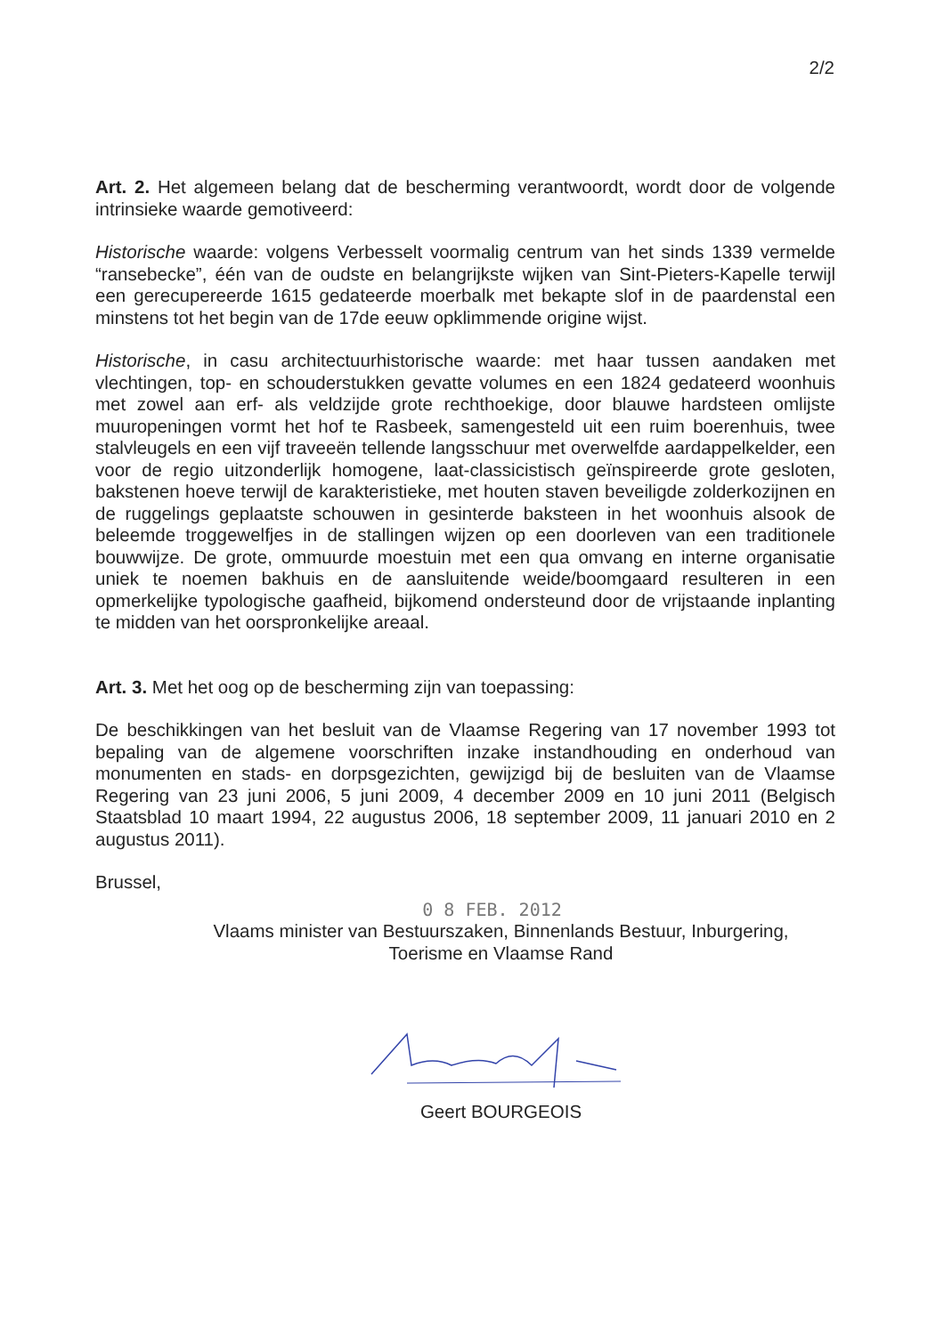2/2
Art. 2. Het algemeen belang dat de bescherming verantwoordt, wordt door de volgende intrinsieke waarde gemotiveerd:
Historische waarde: volgens Verbesselt voormalig centrum van het sinds 1339 vermelde “ransebecke”, één van de oudste en belangrijkste wijken van Sint-Pieters-Kapelle terwijl een gerecupereerde 1615 gedateerde moerbalk met bekapte slof in de paardenstal een minstens tot het begin van de 17de eeuw opklimmende origine wijst.
Historische, in casu architectuurhistorische waarde: met haar tussen aandaken met vlechtingen, top- en schouderstukken gevatte volumes en een 1824 gedateerd woonhuis met zowel aan erf- als veldzijde grote rechthoekige, door blauwe hardsteen omlijste muuropeningen vormt het hof te Rasbeek, samengesteld uit een ruim boerenhuis, twee stalvleugels en een vijf traveeën tellende langsschuur met overwelfde aardappelkelder, een voor de regio uitzonderlijk homogene, laat-classicistisch geïnspireerde grote gesloten, bakstenen hoeve terwijl de karakteristieke, met houten staven beveiligde zolderkozijnen en de ruggelings geplaatste schouwen in gesinterde baksteen in het woonhuis alsook de beleemde troggewelfjes in de stallingen wijzen op een doorleven van een traditionele bouwwijze. De grote, ommuurde moestuin met een qua omvang en interne organisatie uniek te noemen bakhuis en de aansluitende weide/boomgaard resulteren in een opmerkelijke typologische gaafheid, bijkomend ondersteund door de vrijstaande inplanting te midden van het oorspronkelijke areaal.
Art. 3. Met het oog op de bescherming zijn van toepassing:
De beschikkingen van het besluit van de Vlaamse Regering van 17 november 1993 tot bepaling van de algemene voorschriften inzake instandhouding en onderhoud van monumenten en stads- en dorpsgezichten, gewijzigd bij de besluiten van de Vlaamse Regering van 23 juni 2006, 5 juni 2009, 4 december 2009 en 10 juni 2011 (Belgisch Staatsblad 10 maart 1994, 22 augustus 2006, 18 september 2009, 11 januari 2010 en 2 augustus 2011).
Brussel,
0 8 FEB. 2012
Vlaams minister van Bestuurszaken, Binnenlands Bestuur, Inburgering,
Toerisme en Vlaamse Rand
Geert BOURGEOIS